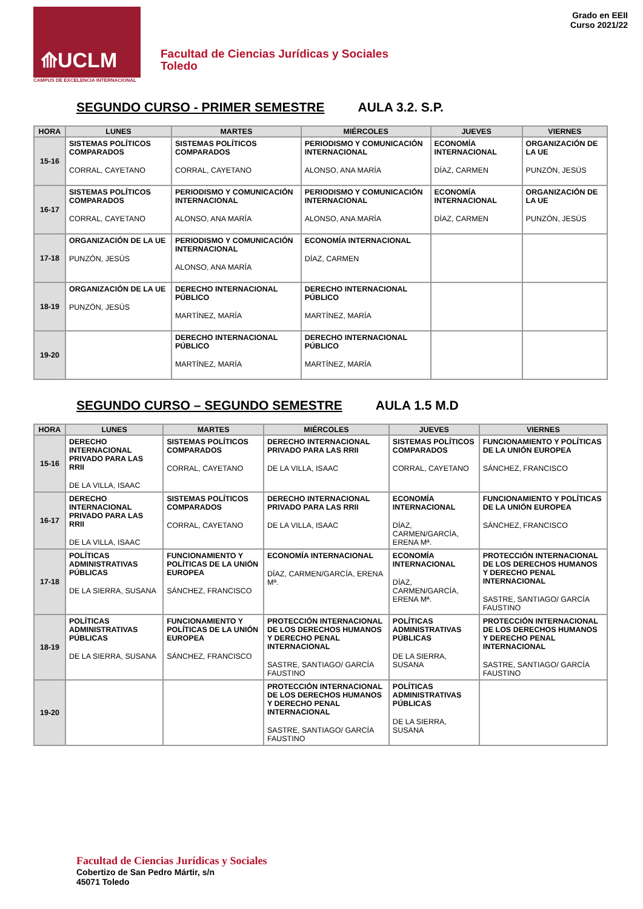⟰UCLM
CAMPUS DE EXCELENCIA INTERNACIONAL
Facultad de Ciencias Jurídicas y Sociales
Toledo
Grado en EEII
Curso 2021/22
SEGUNDO CURSO - PRIMER SEMESTRE AULA 3.2. S.P.
| HORA | LUNES | MARTES | MIÉRCOLES | JUEVES | VIERNES |
| --- | --- | --- | --- | --- | --- |
| 15-16 | SISTEMAS POLÍTICOS COMPARADOS CORRAL, CAYETANO | SISTEMAS POLÍTICOS COMPARADOS CORRAL, CAYETANO | PERIODISMO Y COMUNICACIÓN INTERNACIONAL ALONSO, ANA MARÍA | ECONOMÍA INTERNACIONAL DÍAZ, CARMEN | ORGANIZACIÓN DE LA UE PUNZÓN, JESÚS |
| 16-17 | SISTEMAS POLÍTICOS COMPARADOS CORRAL, CAYETANO | PERIODISMO Y COMUNICACIÓN INTERNACIONAL ALONSO, ANA MARÍA | PERIODISMO Y COMUNICACIÓN INTERNACIONAL ALONSO, ANA MARÍA | ECONOMÍA INTERNACIONAL DÍAZ, CARMEN | ORGANIZACIÓN DE LA UE PUNZÓN, JESÚS |
| 17-18 | ORGANIZACIÓN DE LA UE PUNZÓN, JESÚS | PERIODISMO Y COMUNICACIÓN INTERNACIONAL ALONSO, ANA MARÍA | ECONOMÍA INTERNACIONAL DÍAZ, CARMEN | | |
| 18-19 | ORGANIZACIÓN DE LA UE PUNZÓN, JESÚS | DERECHO INTERNACIONAL PÚBLICO MARTÍNEZ, MARÍA | DERECHO INTERNACIONAL PÚBLICO MARTÍNEZ, MARÍA | | |
| 19-20 | | DERECHO INTERNACIONAL PÚBLICO MARTÍNEZ, MARÍA | DERECHO INTERNACIONAL PÚBLICO MARTÍNEZ, MARÍA | | |
SEGUNDO CURSO – SEGUNDO SEMESTRE AULA 1.5 M.D
| HORA | LUNES | MARTES | MIÉRCOLES | JUEVES | VIERNES |
| --- | --- | --- | --- | --- | --- |
| 15-16 | DERECHO INTERNACIONAL PRIVADO PARA LAS RRII DE LA VILLA, ISAAC | SISTEMAS POLÍTICOS COMPARADOS CORRAL, CAYETANO | DERECHO INTERNACIONAL PRIVADO PARA LAS RRII DE LA VILLA, ISAAC | SISTEMAS POLÍTICOS COMPARADOS CORRAL, CAYETANO | FUNCIONAMIENTO Y POLÍTICAS DE LA UNIÓN EUROPEA SÁNCHEZ, FRANCISCO |
| 16-17 | DERECHO INTERNACIONAL PRIVADO PARA LAS RRII DE LA VILLA, ISAAC | SISTEMAS POLÍTICOS COMPARADOS CORRAL, CAYETANO | DERECHO INTERNACIONAL PRIVADO PARA LAS RRII DE LA VILLA, ISAAC | ECONOMÍA INTERNACIONAL DÍAZ, CARMEN/GARCÍA, ERENA Mª. | FUNCIONAMIENTO Y POLÍTICAS DE LA UNIÓN EUROPEA SÁNCHEZ, FRANCISCO |
| 17-18 | POLÍTICAS ADMINISTRATIVAS PÚBLICAS DE LA SIERRA, SUSANA | FUNCIONAMIENTO Y POLÍTICAS DE LA UNIÓN EUROPEA SÁNCHEZ, FRANCISCO | ECONOMÍA INTERNACIONAL DÍAZ, CARMEN/GARCÍA, ERENA Mª. | ECONOMÍA INTERNACIONAL DÍAZ, CARMEN/GARCÍA, ERENA Mª. | PROTECCIÓN INTERNACIONAL DE LOS DERECHOS HUMANOS Y DERECHO PENAL INTERNACIONAL SASTRE, SANTIAGO/ GARCÍA FAUSTINO |
| 18-19 | POLÍTICAS ADMINISTRATIVAS PÚBLICAS DE LA SIERRA, SUSANA | FUNCIONAMIENTO Y POLÍTICAS DE LA UNIÓN EUROPEA SÁNCHEZ, FRANCISCO | PROTECCIÓN INTERNACIONAL DE LOS DERECHOS HUMANOS Y DERECHO PENAL INTERNACIONAL SASTRE, SANTIAGO/ GARCÍA FAUSTINO | POLÍTICAS ADMINISTRATIVAS PÚBLICAS DE LA SIERRA, SUSANA | PROTECCIÓN INTERNACIONAL DE LOS DERECHOS HUMANOS Y DERECHO PENAL INTERNACIONAL SASTRE, SANTIAGO/ GARCÍA FAUSTINO |
| 19-20 | | | PROTECCIÓN INTERNACIONAL DE LOS DERECHOS HUMANOS Y DERECHO PENAL INTERNACIONAL SASTRE, SANTIAGO/ GARCÍA FAUSTINO | POLÍTICAS ADMINISTRATIVAS PÚBLICAS DE LA SIERRA, SUSANA | |
Facultad de Ciencias Jurídicas y Sociales
Cobertizo de San Pedro Mártir, s/n
45071 Toledo